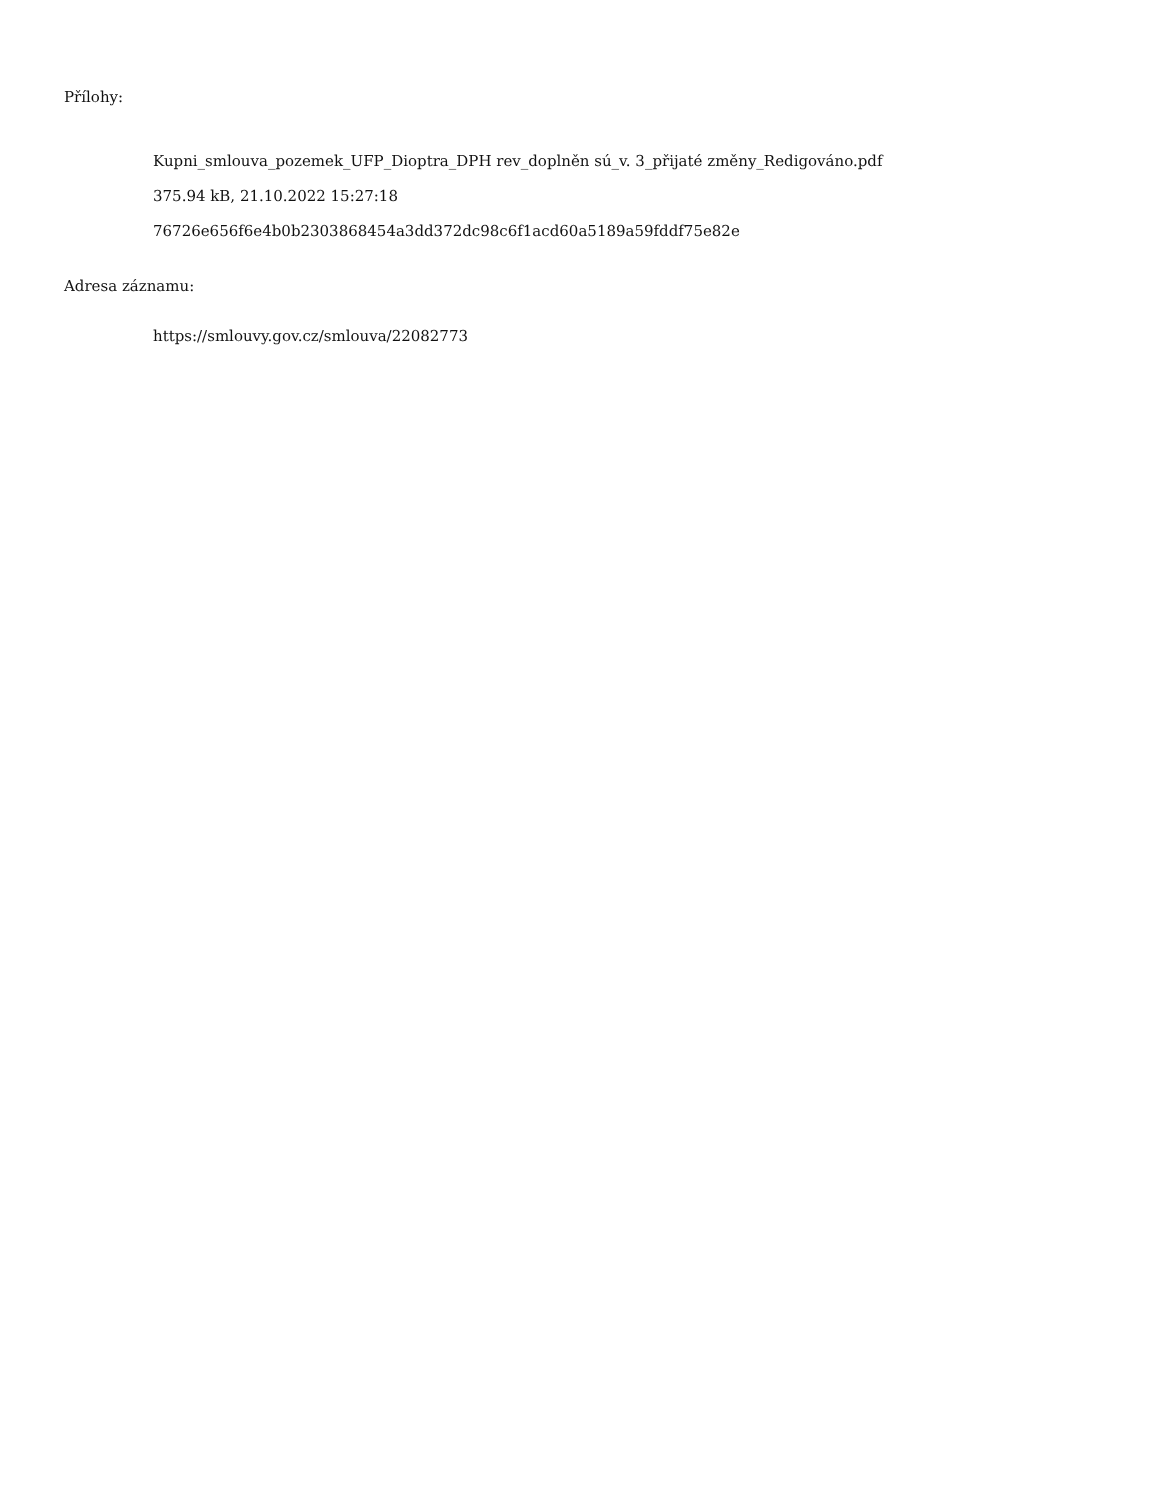Přílohy:
Kupni_smlouva_pozemek_UFP_Dioptra_DPH rev_doplněn sú_v. 3_přijaté změny_Redigováno.pdf
375.94 kB, 21.10.2022 15:27:18
76726e656f6e4b0b2303868454a3dd372dc98c6f1acd60a5189a59fddf75e82e
Adresa záznamu:
https://smlouvy.gov.cz/smlouva/22082773